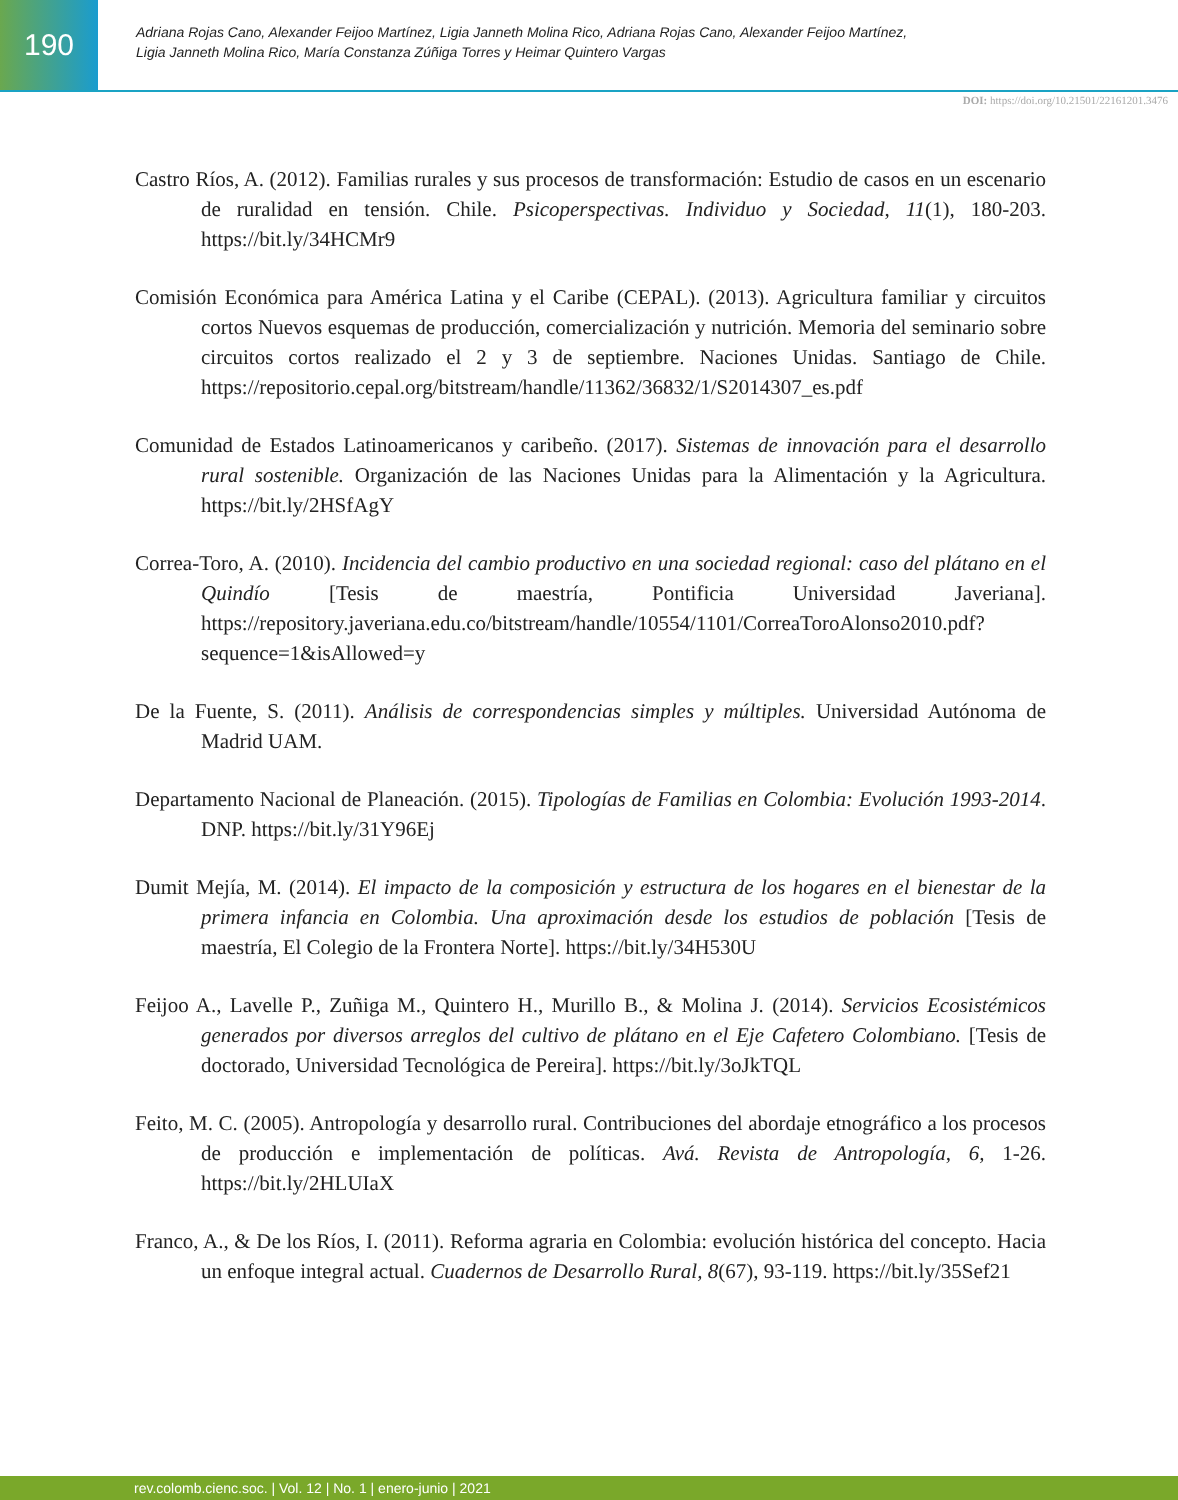190
Adriana Rojas Cano, Alexander Feijoo Martínez, Ligia Janneth Molina Rico, Adriana Rojas Cano, Alexander Feijoo Martínez,
Ligia Janneth Molina Rico, María Constanza Zúñiga Torres y Heimar Quintero Vargas
DOI: https://doi.org/10.21501/22161201.3476
Castro Ríos, A. (2012). Familias rurales y sus procesos de transformación: Estudio de casos en un escenario de ruralidad en tensión. Chile. Psicoperspectivas. Individuo y Sociedad, 11(1), 180-203. https://bit.ly/34HCMr9
Comisión Económica para América Latina y el Caribe (CEPAL). (2013). Agricultura familiar y circuitos cortos Nuevos esquemas de producción, comercialización y nutrición. Memoria del seminario sobre circuitos cortos realizado el 2 y 3 de septiembre. Naciones Unidas. Santiago de Chile. https://repositorio.cepal.org/bitstream/handle/11362/36832/1/S2014307_es.pdf
Comunidad de Estados Latinoamericanos y caribeño. (2017). Sistemas de innovación para el desarrollo rural sostenible. Organización de las Naciones Unidas para la Alimentación y la Agricultura. https://bit.ly/2HSfAgY
Correa-Toro, A. (2010). Incidencia del cambio productivo en una sociedad regional: caso del plátano en el Quindío [Tesis de maestría, Pontificia Universidad Javeriana]. https://repository.javeriana.edu.co/bitstream/handle/10554/1101/CorreaToroAlonso2010.pdf?sequence=1&isAllowed=y
De la Fuente, S. (2011). Análisis de correspondencias simples y múltiples. Universidad Autónoma de Madrid UAM.
Departamento Nacional de Planeación. (2015). Tipologías de Familias en Colombia: Evolución 1993-2014. DNP. https://bit.ly/31Y96Ej
Dumit Mejía, M. (2014). El impacto de la composición y estructura de los hogares en el bienestar de la primera infancia en Colombia. Una aproximación desde los estudios de población [Tesis de maestría, El Colegio de la Frontera Norte]. https://bit.ly/34H530U
Feijoo A., Lavelle P., Zuñiga M., Quintero H., Murillo B., & Molina J. (2014). Servicios Ecosistémicos generados por diversos arreglos del cultivo de plátano en el Eje Cafetero Colombiano. [Tesis de doctorado, Universidad Tecnológica de Pereira]. https://bit.ly/3oJkTQL
Feito, M. C. (2005). Antropología y desarrollo rural. Contribuciones del abordaje etnográfico a los procesos de producción e implementación de políticas. Avá. Revista de Antropología, 6, 1-26. https://bit.ly/2HLUIaX
Franco, A., & De los Ríos, I. (2011). Reforma agraria en Colombia: evolución histórica del concepto. Hacia un enfoque integral actual. Cuadernos de Desarrollo Rural, 8(67), 93-119. https://bit.ly/35Sef21
rev.colomb.cienc.soc. | Vol. 12 | No. 1 | enero-junio | 2021